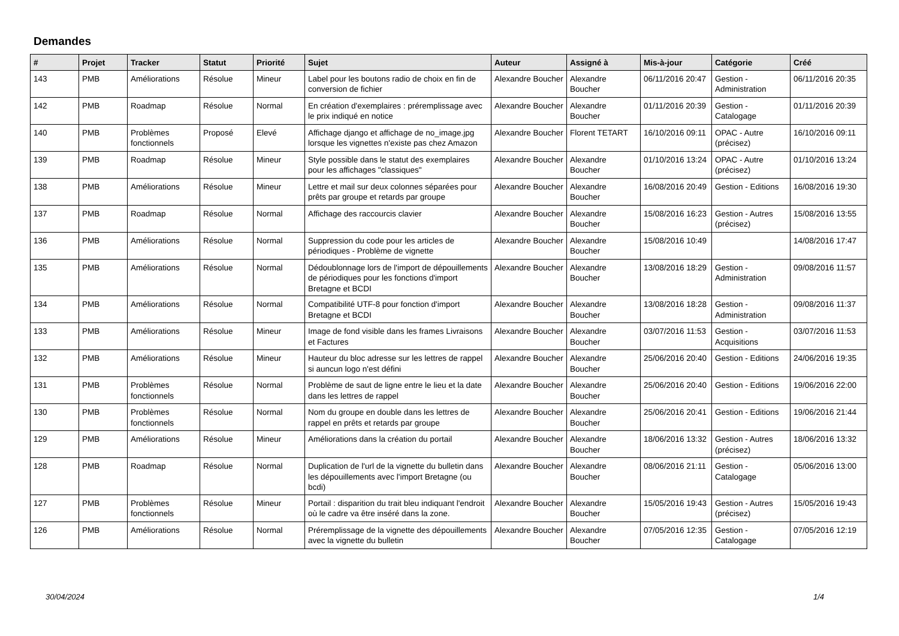Demandes
| # | Projet | Tracker | Statut | Priorité | Sujet | Auteur | Assigné à | Mis-à-jour | Catégorie | Créé |
| --- | --- | --- | --- | --- | --- | --- | --- | --- | --- | --- |
| 143 | PMB | Améliorations | Résolue | Mineur | Label pour les boutons radio de choix en fin de conversion de fichier | Alexandre Boucher | Alexandre Boucher | 06/11/2016 20:47 | Gestion - Administration | 06/11/2016 20:35 |
| 142 | PMB | Roadmap | Résolue | Normal | En création d'exemplaires : préremplissage avec le prix indiqué en notice | Alexandre Boucher | Alexandre Boucher | 01/11/2016 20:39 | Gestion - Catalogage | 01/11/2016 20:39 |
| 140 | PMB | Problèmes fonctionnels | Proposé | Elevé | Affichage django et affichage de no_image.jpg lorsque les vignettes n'existe pas chez Amazon | Alexandre Boucher | Florent TETART | 16/10/2016 09:11 | OPAC - Autre (précisez) | 16/10/2016 09:11 |
| 139 | PMB | Roadmap | Résolue | Mineur | Style possible dans le statut des exemplaires pour les affichages "classiques" | Alexandre Boucher | Alexandre Boucher | 01/10/2016 13:24 | OPAC - Autre (précisez) | 01/10/2016 13:24 |
| 138 | PMB | Améliorations | Résolue | Mineur | Lettre et mail sur deux colonnes séparées pour prêts par groupe et retards par groupe | Alexandre Boucher | Alexandre Boucher | 16/08/2016 20:49 | Gestion - Editions | 16/08/2016 19:30 |
| 137 | PMB | Roadmap | Résolue | Normal | Affichage des raccourcis clavier | Alexandre Boucher | Alexandre Boucher | 15/08/2016 16:23 | Gestion - Autres (précisez) | 15/08/2016 13:55 |
| 136 | PMB | Améliorations | Résolue | Normal | Suppression du code pour les articles de périodiques - Problème de vignette | Alexandre Boucher | Alexandre Boucher | 15/08/2016 10:49 | | 14/08/2016 17:47 |
| 135 | PMB | Améliorations | Résolue | Normal | Dédoublonnage lors de l'import de dépouillements de périodiques pour les fonctions d'import Bretagne et BCDI | Alexandre Boucher | Alexandre Boucher | 13/08/2016 18:29 | Gestion - Administration | 09/08/2016 11:57 |
| 134 | PMB | Améliorations | Résolue | Normal | Compatibilité UTF-8 pour fonction d'import Bretagne et BCDI | Alexandre Boucher | Alexandre Boucher | 13/08/2016 18:28 | Gestion - Administration | 09/08/2016 11:37 |
| 133 | PMB | Améliorations | Résolue | Mineur | Image de fond visible dans les frames Livraisons et Factures | Alexandre Boucher | Alexandre Boucher | 03/07/2016 11:53 | Gestion - Acquisitions | 03/07/2016 11:53 |
| 132 | PMB | Améliorations | Résolue | Mineur | Hauteur du bloc adresse sur les lettres de rappel si auncun logo n'est défini | Alexandre Boucher | Alexandre Boucher | 25/06/2016 20:40 | Gestion - Editions | 24/06/2016 19:35 |
| 131 | PMB | Problèmes fonctionnels | Résolue | Normal | Problème de saut de ligne entre le lieu et la date dans les lettres de rappel | Alexandre Boucher | Alexandre Boucher | 25/06/2016 20:40 | Gestion - Editions | 19/06/2016 22:00 |
| 130 | PMB | Problèmes fonctionnels | Résolue | Normal | Nom du groupe en double dans les lettres de rappel en prêts et retards par groupe | Alexandre Boucher | Alexandre Boucher | 25/06/2016 20:41 | Gestion - Editions | 19/06/2016 21:44 |
| 129 | PMB | Améliorations | Résolue | Mineur | Améliorations dans la création du portail | Alexandre Boucher | Alexandre Boucher | 18/06/2016 13:32 | Gestion - Autres (précisez) | 18/06/2016 13:32 |
| 128 | PMB | Roadmap | Résolue | Normal | Duplication de l'url de la vignette du bulletin dans les dépouillements avec l'import Bretagne (ou bcdi) | Alexandre Boucher | Alexandre Boucher | 08/06/2016 21:11 | Gestion - Catalogage | 05/06/2016 13:00 |
| 127 | PMB | Problèmes fonctionnels | Résolue | Mineur | Portail : disparition du trait bleu indiquant l'endroit où le cadre va être inséré dans la zone. | Alexandre Boucher | Alexandre Boucher | 15/05/2016 19:43 | Gestion - Autres (précisez) | 15/05/2016 19:43 |
| 126 | PMB | Améliorations | Résolue | Normal | Préremplissage de la vignette des dépouillements avec la vignette du bulletin | Alexandre Boucher | Alexandre Boucher | 07/05/2016 12:35 | Gestion - Catalogage | 07/05/2016 12:19 |
30/04/2024 1/4